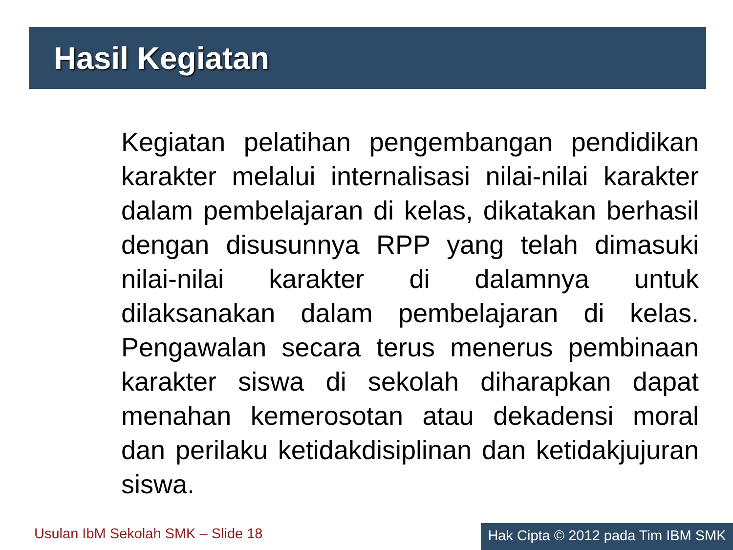Hasil Kegiatan
Kegiatan pelatihan pengembangan pendidikan karakter melalui internalisasi nilai-nilai karakter dalam pembelajaran di kelas, dikatakan berhasil dengan disusunnya RPP yang telah dimasuki nilai-nilai karakter di dalamnya untuk dilaksanakan dalam pembelajaran di kelas. Pengawalan secara terus menerus pembinaan karakter siswa di sekolah diharapkan dapat menahan kemerosotan atau dekadensi moral dan perilaku ketidakdisiplinan dan ketidakjujuran siswa.
Usulan IbM Sekolah SMK – Slide 18
Hak Cipta © 2012 pada Tim IBM SMK